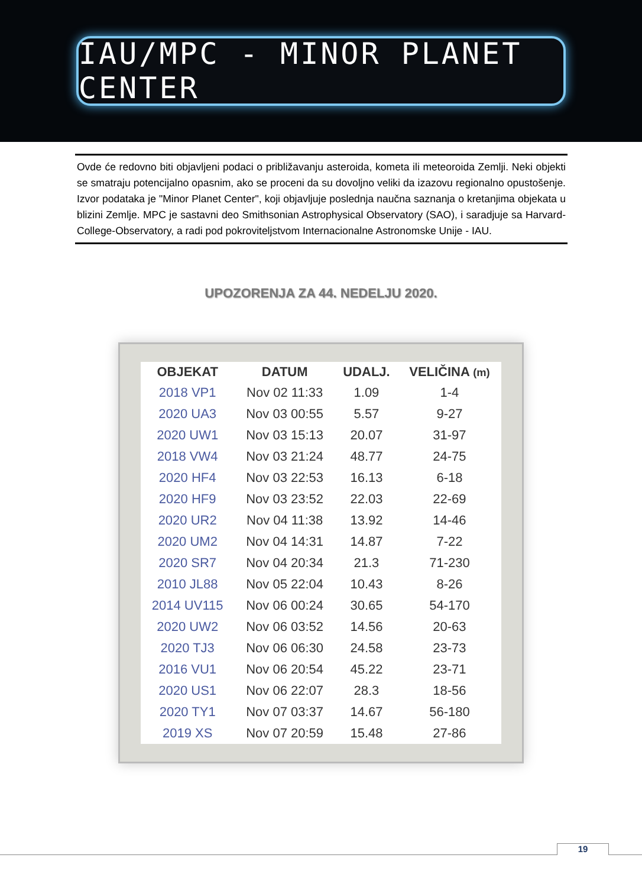IAU/MPC - MINOR PLANET CENTER
Ovde će redovno biti objavljeni podaci o približavanju asteroida, kometa ili meteoroida Zemlji. Neki objekti se smatraju potencijalno opasnim, ako se proceni da su dovoljno veliki da izazovu regionalno opustošenje. Izvor podataka je "Minor Planet Center", koji objavljuje poslednja naučna saznanja o kretanjima objekata u blizini Zemlje. MPC je sastavni deo Smithsonian Astrophysical Observatory (SAO), i saradjuje sa Harvard-College-Observatory, a radi pod pokroviteljstvom Internacionalne Astronomske Unije - IAU.
UPOZORENJA ZA 44. NEDELJU 2020.
| OBJEKAT | DATUM | UDALJ. | VELIČINA (m) |
| --- | --- | --- | --- |
| 2018 VP1 | Nov 02 11:33 | 1.09 | 1-4 |
| 2020 UA3 | Nov 03 00:55 | 5.57 | 9-27 |
| 2020 UW1 | Nov 03 15:13 | 20.07 | 31-97 |
| 2018 VW4 | Nov 03 21:24 | 48.77 | 24-75 |
| 2020 HF4 | Nov 03 22:53 | 16.13 | 6-18 |
| 2020 HF9 | Nov 03 23:52 | 22.03 | 22-69 |
| 2020 UR2 | Nov 04 11:38 | 13.92 | 14-46 |
| 2020 UM2 | Nov 04 14:31 | 14.87 | 7-22 |
| 2020 SR7 | Nov 04 20:34 | 21.3 | 71-230 |
| 2010 JL88 | Nov 05 22:04 | 10.43 | 8-26 |
| 2014 UV115 | Nov 06 00:24 | 30.65 | 54-170 |
| 2020 UW2 | Nov 06 03:52 | 14.56 | 20-63 |
| 2020 TJ3 | Nov 06 06:30 | 24.58 | 23-73 |
| 2016 VU1 | Nov 06 20:54 | 45.22 | 23-71 |
| 2020 US1 | Nov 06 22:07 | 28.3 | 18-56 |
| 2020 TY1 | Nov 07 03:37 | 14.67 | 56-180 |
| 2019 XS | Nov 07 20:59 | 15.48 | 27-86 |
19